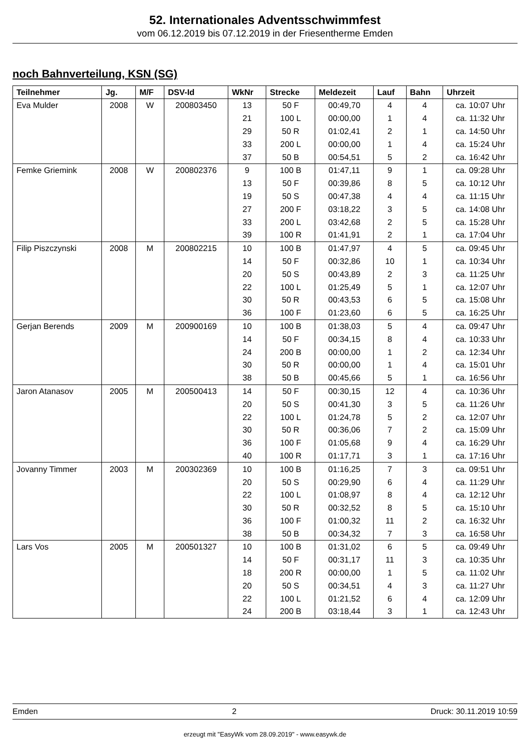52. Internationales Adventsschwimmfest
vom 06.12.2019 bis 07.12.2019 in der Friesentherme Emden
noch Bahnverteilung, KSN (SG)
| Teilnehmer | Jg. | M/F | DSV-Id | WkNr | Strecke | Meldezeit | Lauf | Bahn | Uhrzeit |
| --- | --- | --- | --- | --- | --- | --- | --- | --- | --- |
| Eva Mulder | 2008 | W | 200803450 | 13 | 50 F | 00:49,70 | 4 | 4 | ca. 10:07 Uhr |
| | | | | 21 | 100 L | 00:00,00 | 1 | 4 | ca. 11:32 Uhr |
| | | | | 29 | 50 R | 01:02,41 | 2 | 1 | ca. 14:50 Uhr |
| | | | | 33 | 200 L | 00:00,00 | 1 | 4 | ca. 15:24 Uhr |
| | | | | 37 | 50 B | 00:54,51 | 5 | 2 | ca. 16:42 Uhr |
| Femke Griemink | 2008 | W | 200802376 | 9 | 100 B | 01:47,11 | 9 | 1 | ca. 09:28 Uhr |
| | | | | 13 | 50 F | 00:39,86 | 8 | 5 | ca. 10:12 Uhr |
| | | | | 19 | 50 S | 00:47,38 | 4 | 4 | ca. 11:15 Uhr |
| | | | | 27 | 200 F | 03:18,22 | 3 | 5 | ca. 14:08 Uhr |
| | | | | 33 | 200 L | 03:42,68 | 2 | 5 | ca. 15:28 Uhr |
| | | | | 39 | 100 R | 01:41,91 | 2 | 1 | ca. 17:04 Uhr |
| Filip Piszczynski | 2008 | M | 200802215 | 10 | 100 B | 01:47,97 | 4 | 5 | ca. 09:45 Uhr |
| | | | | 14 | 50 F | 00:32,86 | 10 | 1 | ca. 10:34 Uhr |
| | | | | 20 | 50 S | 00:43,89 | 2 | 3 | ca. 11:25 Uhr |
| | | | | 22 | 100 L | 01:25,49 | 5 | 1 | ca. 12:07 Uhr |
| | | | | 30 | 50 R | 00:43,53 | 6 | 5 | ca. 15:08 Uhr |
| | | | | 36 | 100 F | 01:23,60 | 6 | 5 | ca. 16:25 Uhr |
| Gerjan Berends | 2009 | M | 200900169 | 10 | 100 B | 01:38,03 | 5 | 4 | ca. 09:47 Uhr |
| | | | | 14 | 50 F | 00:34,15 | 8 | 4 | ca. 10:33 Uhr |
| | | | | 24 | 200 B | 00:00,00 | 1 | 2 | ca. 12:34 Uhr |
| | | | | 30 | 50 R | 00:00,00 | 1 | 4 | ca. 15:01 Uhr |
| | | | | 38 | 50 B | 00:45,66 | 5 | 1 | ca. 16:56 Uhr |
| Jaron Atanasov | 2005 | M | 200500413 | 14 | 50 F | 00:30,15 | 12 | 4 | ca. 10:36 Uhr |
| | | | | 20 | 50 S | 00:41,30 | 3 | 5 | ca. 11:26 Uhr |
| | | | | 22 | 100 L | 01:24,78 | 5 | 2 | ca. 12:07 Uhr |
| | | | | 30 | 50 R | 00:36,06 | 7 | 2 | ca. 15:09 Uhr |
| | | | | 36 | 100 F | 01:05,68 | 9 | 4 | ca. 16:29 Uhr |
| | | | | 40 | 100 R | 01:17,71 | 3 | 1 | ca. 17:16 Uhr |
| Jovanny Timmer | 2003 | M | 200302369 | 10 | 100 B | 01:16,25 | 7 | 3 | ca. 09:51 Uhr |
| | | | | 20 | 50 S | 00:29,90 | 6 | 4 | ca. 11:29 Uhr |
| | | | | 22 | 100 L | 01:08,97 | 8 | 4 | ca. 12:12 Uhr |
| | | | | 30 | 50 R | 00:32,52 | 8 | 5 | ca. 15:10 Uhr |
| | | | | 36 | 100 F | 01:00,32 | 11 | 2 | ca. 16:32 Uhr |
| | | | | 38 | 50 B | 00:34,32 | 7 | 3 | ca. 16:58 Uhr |
| Lars Vos | 2005 | M | 200501327 | 10 | 100 B | 01:31,02 | 6 | 5 | ca. 09:49 Uhr |
| | | | | 14 | 50 F | 00:31,17 | 11 | 3 | ca. 10:35 Uhr |
| | | | | 18 | 200 R | 00:00,00 | 1 | 5 | ca. 11:02 Uhr |
| | | | | 20 | 50 S | 00:34,51 | 4 | 3 | ca. 11:27 Uhr |
| | | | | 22 | 100 L | 01:21,52 | 6 | 4 | ca. 12:09 Uhr |
| | | | | 24 | 200 B | 03:18,44 | 3 | 1 | ca. 12:43 Uhr |
Emden 2 Druck: 30.11.2019 10:59
erzeugt mit "EasyWk vom 28.09.2019" - www.easywk.de